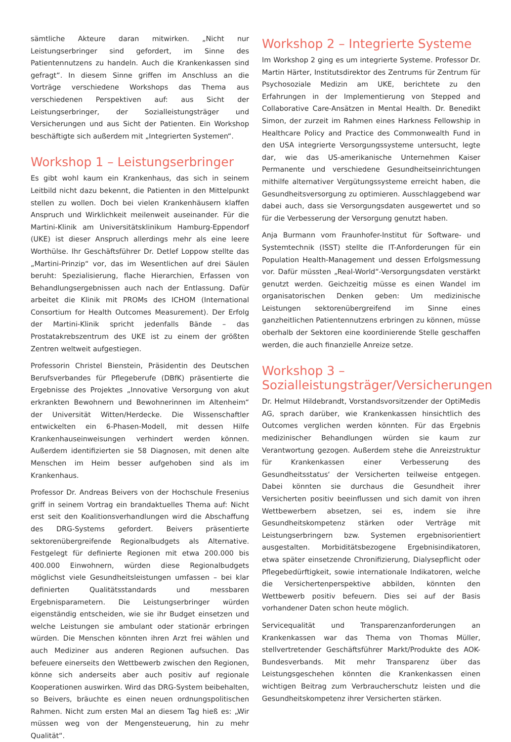sämtliche Akteure daran mitwirken. „Nicht nur Leistungserbringer sind gefordert, im Sinne des Patientennutzens zu handeln. Auch die Krankenkassen sind gefragt“. In diesem Sinne griffen im Anschluss an die Vorträge verschiedene Workshops das Thema aus verschiedenen Perspektiven auf: aus Sicht der Leistungserbringer, der Sozialleistungsträger und Versicherungen und aus Sicht der Patienten. Ein Workshop beschäftigte sich außerdem mit „Integrierten Systemen“.
Workshop 1 – Leistungserbringer
Es gibt wohl kaum ein Krankenhaus, das sich in seinem Leitbild nicht dazu bekennt, die Patienten in den Mittelpunkt stellen zu wollen. Doch bei vielen Krankenhäusern klaffen Anspruch und Wirklichkeit meilenweit auseinander. Für die Martini-Klinik am Universitätsklinikum Hamburg-Eppendorf (UKE) ist dieser Anspruch allerdings mehr als eine leere Worthülse. Ihr Geschäftsführer Dr. Detlef Loppow stellte das „Martini-Prinzip“ vor, das im Wesentlichen auf drei Säulen beruht: Spezialisierung, flache Hierarchien, Erfassen von Behandlungsergebnissen auch nach der Entlassung. Dafür arbeitet die Klinik mit PROMs des ICHOM (International Consortium for Health Outcomes Measurement). Der Erfolg der Martini-Klinik spricht jedenfalls Bände – das Prostatakrebszentrum des UKE ist zu einem der größten Zentren weltweit aufgestiegen.
Professorin Christel Bienstein, Präsidentin des Deutschen Berufsverbandes für Pflegeberufe (DBfK) präsentierte die Ergebnisse des Projektes „Innovative Versorgung von akut erkrankten Bewohnern und Bewohnerinnen im Altenheim“ der Universität Witten/Herdecke. Die Wissenschaftler entwickelten ein 6-Phasen-Modell, mit dessen Hilfe Krankenhauseinweisungen verhindert werden können. Außerdem identifizierten sie 58 Diagnosen, mit denen alte Menschen im Heim besser aufgehoben sind als im Krankenhaus.
Professor Dr. Andreas Beivers von der Hochschule Fresenius griff in seinem Vortrag ein brandaktuelles Thema auf: Nicht erst seit den Koalitionsverhandlungen wird die Abschaffung des DRG-Systems gefordert. Beivers präsentierte sektorenübergreifende Regionalbudgets als Alternative. Festgelegt für definierte Regionen mit etwa 200.000 bis 400.000 Einwohnern, würden diese Regionalbudgets möglichst viele Gesundheitsleistungen umfassen – bei klar definierten Qualitätsstandards und messbaren Ergebnisparametern. Die Leistungserbringer würden eigenständig entscheiden, wie sie ihr Budget einsetzen und welche Leistungen sie ambulant oder stationär erbringen würden. Die Menschen könnten ihren Arzt frei wählen und auch Mediziner aus anderen Regionen aufsuchen. Das befeuere einerseits den Wettbewerb zwischen den Regionen, könne sich anderseits aber auch positiv auf regionale Kooperationen auswirken. Wird das DRG-System beibehalten, so Beivers, bräuchte es einen neuen ordnungspolitischen Rahmen. Nicht zum ersten Mal an diesem Tag hieß es: „Wir müssen weg von der Mengensteuerung, hin zu mehr Qualität“.
Workshop 2 – Integrierte Systeme
Im Workshop 2 ging es um integrierte Systeme. Professor Dr. Martin Härter, Institutsdirektor des Zentrums für Zentrum für Psychosoziale Medizin am UKE, berichtete zu den Erfahrungen in der Implementierung von Stepped and Collaborative Care-Ansätzen in Mental Health. Dr. Benedikt Simon, der zurzeit im Rahmen eines Harkness Fellowship in Healthcare Policy and Practice des Commonwealth Fund in den USA integrierte Versorgungssysteme untersucht, legte dar, wie das US-amerikanische Unternehmen Kaiser Permanente und verschiedene Gesundheitseinrichtungen mithilfe alternativer Vergütungssysteme erreicht haben, die Gesundheitsversorgung zu optimieren. Ausschlaggebend war dabei auch, dass sie Versorgungsdaten ausgewertet und so für die Verbesserung der Versorgung genutzt haben.
Anja Burmann vom Fraunhofer-Institut für Software- und Systemtechnik (ISST) stellte die IT-Anforderungen für ein Population Health-Management und dessen Erfolgsmessung vor. Dafür müssten „Real-World“-Versorgungsdaten verstärkt genutzt werden. Geichzeitig müsse es einen Wandel im organisatorischen Denken geben: Um medizinische Leistungen sektorenübergreifend im Sinne eines ganzheitlichen Patientennutzens erbringen zu können, müsse oberhalb der Sektoren eine koordinierende Stelle geschaffen werden, die auch finanzielle Anreize setze.
Workshop 3 –
Sozialleistungsträger/Versicherungen
Dr. Helmut Hildebrandt, Vorstandsvorsitzender der OptiMedis AG, sprach darüber, wie Krankenkassen hinsichtlich des Outcomes verglichen werden könnten. Für das Ergebnis medizinischer Behandlungen würden sie kaum zur Verantwortung gezogen. Außerdem stehe die Anreizstruktur für Krankenkassen einer Verbesserung des Gesundheitsstatus‘ der Versicherten teilweise entgegen. Dabei könnten sie durchaus die Gesundheit ihrer Versicherten positiv beeinflussen und sich damit von ihren Wettbewerbern absetzen, sei es, indem sie ihre Gesundheitskompetenz stärken oder Verträge mit Leistungserbringern bzw. Systemen ergebnisorientiert ausgestalten. Morbiditätsbezogene Ergebnisindikatoren, etwa später einsetzende Chronifizierung, Dialysepflicht oder Pflegebedürftigkeit, sowie internationale Indikatoren, welche die Versichertenperspektive abbilden, könnten den Wettbewerb positiv befeuern. Dies sei auf der Basis vorhandener Daten schon heute möglich.
Servicequalität und Transparenzanforderungen an Krankenkassen war das Thema von Thomas Müller, stellvertretender Geschäftsführer Markt/Produkte des AOK-Bundesverbands. Mit mehr Transparenz über das Leistungsgeschehen könnten die Krankenkassen einen wichtigen Beitrag zum Verbraucherschutz leisten und die Gesundheitskompetenz ihrer Versicherten stärken.